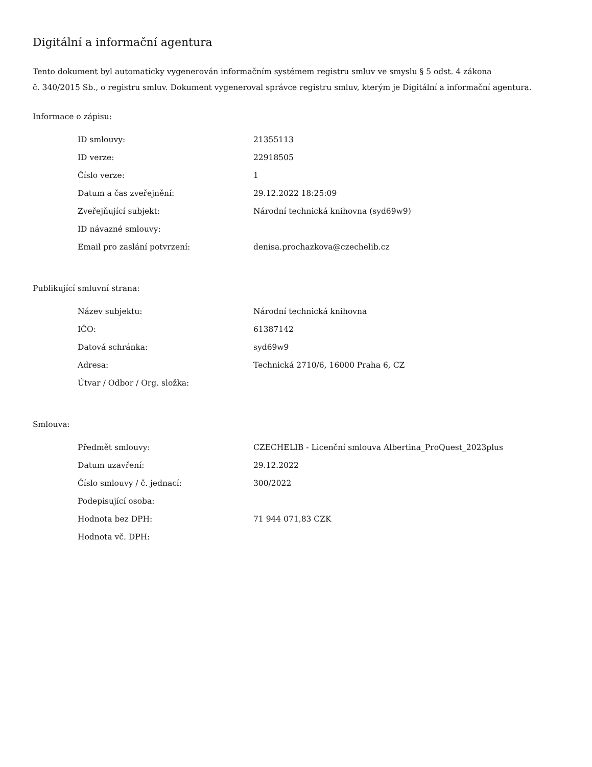Digitální a informační agentura
Tento dokument byl automaticky vygenerován informačním systémem registru smluv ve smyslu § 5 odst. 4 zákona
č. 340/2015 Sb., o registru smluv. Dokument vygeneroval správce registru smluv, kterým je Digitální a informační agentura.
Informace o zápisu:
| ID smlouvy: | 21355113 |
| ID verze: | 22918505 |
| Číslo verze: | 1 |
| Datum a čas zveřejnění: | 29.12.2022 18:25:09 |
| Zveřejňující subjekt: | Národní technická knihovna (syd69w9) |
| ID návazné smlouvy: | |
| Email pro zaslání potvrzení: | denisa.prochazkova@czechelib.cz |
Publikující smluvní strana:
| Název subjektu: | Národní technická knihovna |
| IČO: | 61387142 |
| Datová schránka: | syd69w9 |
| Adresa: | Technická 2710/6, 16000 Praha 6, CZ |
| Útvar / Odbor / Org. složka: | |
Smlouva:
| Předmět smlouvy: | CZECHELIB - Licenční smlouva Albertina_ProQuest_2023plus |
| Datum uzavření: | 29.12.2022 |
| Číslo smlouvy / č. jednací: | 300/2022 |
| Podepisující osoba: | |
| Hodnota bez DPH: | 71 944 071,83 CZK |
| Hodnota vč. DPH: | |